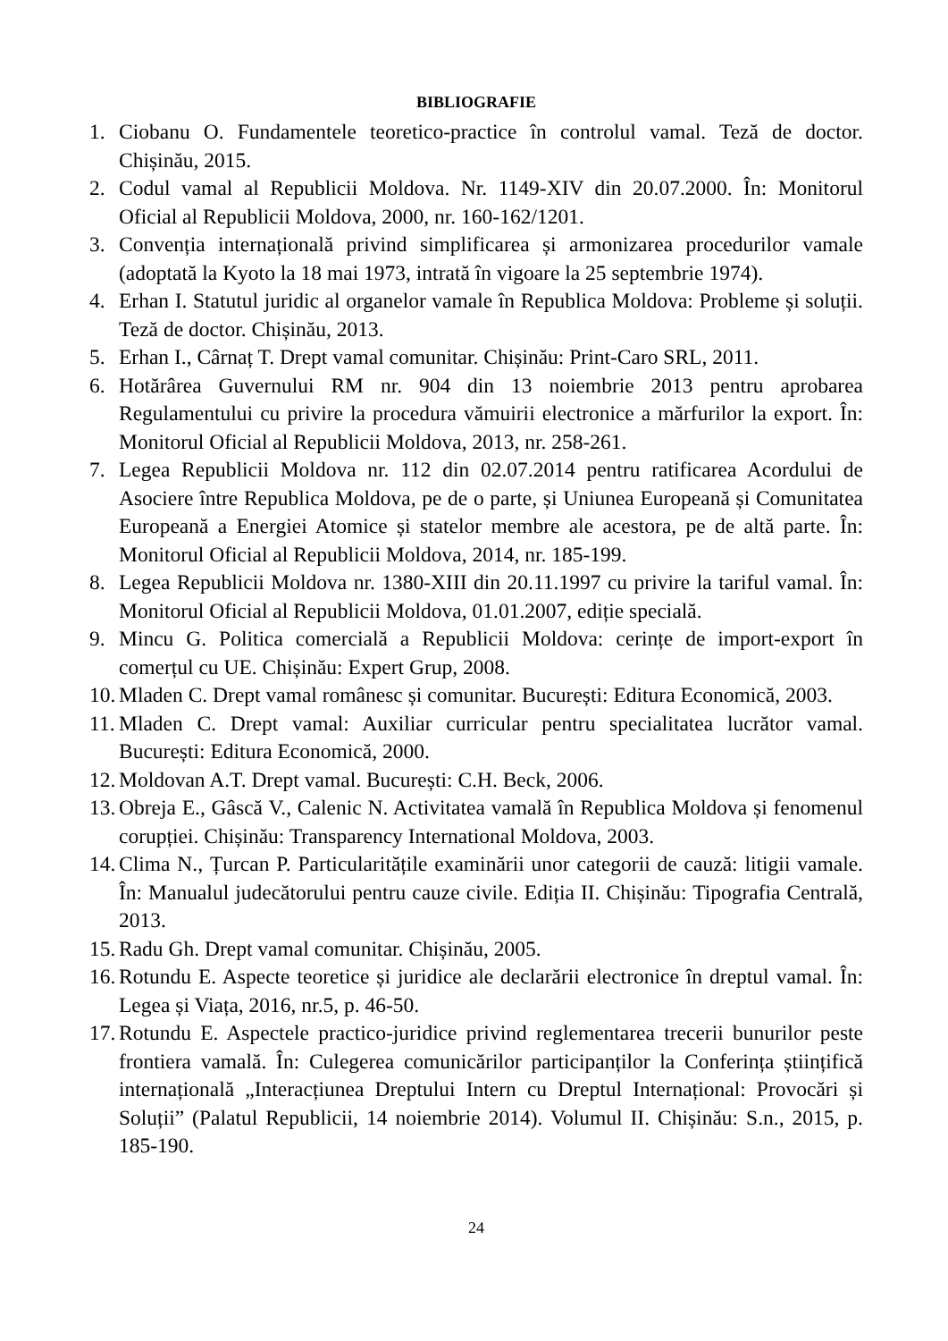BIBLIOGRAFIE
1. Ciobanu O. Fundamentele teoretico-practice în controlul vamal. Teză de doctor. Chișinău, 2015.
2. Codul vamal al Republicii Moldova. Nr. 1149-XIV din 20.07.2000. În: Monitorul Oficial al Republicii Moldova, 2000, nr. 160-162/1201.
3. Convenția internațională privind simplificarea și armonizarea procedurilor vamale (adoptată la Kyoto la 18 mai 1973, intrată în vigoare la 25 septembrie 1974).
4. Erhan I. Statutul juridic al organelor vamale în Republica Moldova: Probleme și soluții. Teză de doctor. Chișinău, 2013.
5. Erhan I., Cârnaț T. Drept vamal comunitar. Chișinău: Print-Caro SRL, 2011.
6. Hotărârea Guvernului RM nr. 904 din 13 noiembrie 2013 pentru aprobarea Regulamentului cu privire la procedura vămuirii electronice a mărfurilor la export. În: Monitorul Oficial al Republicii Moldova, 2013, nr. 258-261.
7. Legea Republicii Moldova nr. 112 din 02.07.2014 pentru ratificarea Acordului de Asociere între Republica Moldova, pe de o parte, și Uniunea Europeană și Comunitatea Europeană a Energiei Atomice și statelor membre ale acestora, pe de altă parte. În: Monitorul Oficial al Republicii Moldova, 2014, nr. 185-199.
8. Legea Republicii Moldova nr. 1380-XIII din 20.11.1997 cu privire la tariful vamal. În: Monitorul Oficial al Republicii Moldova, 01.01.2007, ediție specială.
9. Mincu G. Politica comercială a Republicii Moldova: cerințe de import-export în comerțul cu UE. Chișinău: Expert Grup, 2008.
10. Mladen C. Drept vamal românesc și comunitar. București: Editura Economică, 2003.
11. Mladen C. Drept vamal: Auxiliar curricular pentru specialitatea lucrător vamal. București: Editura Economică, 2000.
12. Moldovan A.T. Drept vamal. București: C.H. Beck, 2006.
13. Obreja E., Gâscă V., Calenic N. Activitatea vamală în Republica Moldova și fenomenul corupției. Chișinău: Transparency International Moldova, 2003.
14. Clima N., Țurcan P. Particularitățile examinării unor categorii de cauză: litigii vamale. În: Manualul judecătorului pentru cauze civile. Ediția II. Chișinău: Tipografia Centrală, 2013.
15. Radu Gh. Drept vamal comunitar. Chișinău, 2005.
16. Rotundu E. Aspecte teoretice și juridice ale declarării electronice în dreptul vamal. În: Legea și Viața, 2016, nr.5, p. 46-50.
17. Rotundu E. Aspectele practico-juridice privind reglementarea trecerii bunurilor peste frontiera vamală. În: Culegerea comunicărilor participanților la Conferința științifică internațională „Interacțiunea Dreptului Intern cu Dreptul Internațional: Provocări și Soluții” (Palatul Republicii, 14 noiembrie 2014). Volumul II. Chișinău: S.n., 2015, p. 185-190.
24